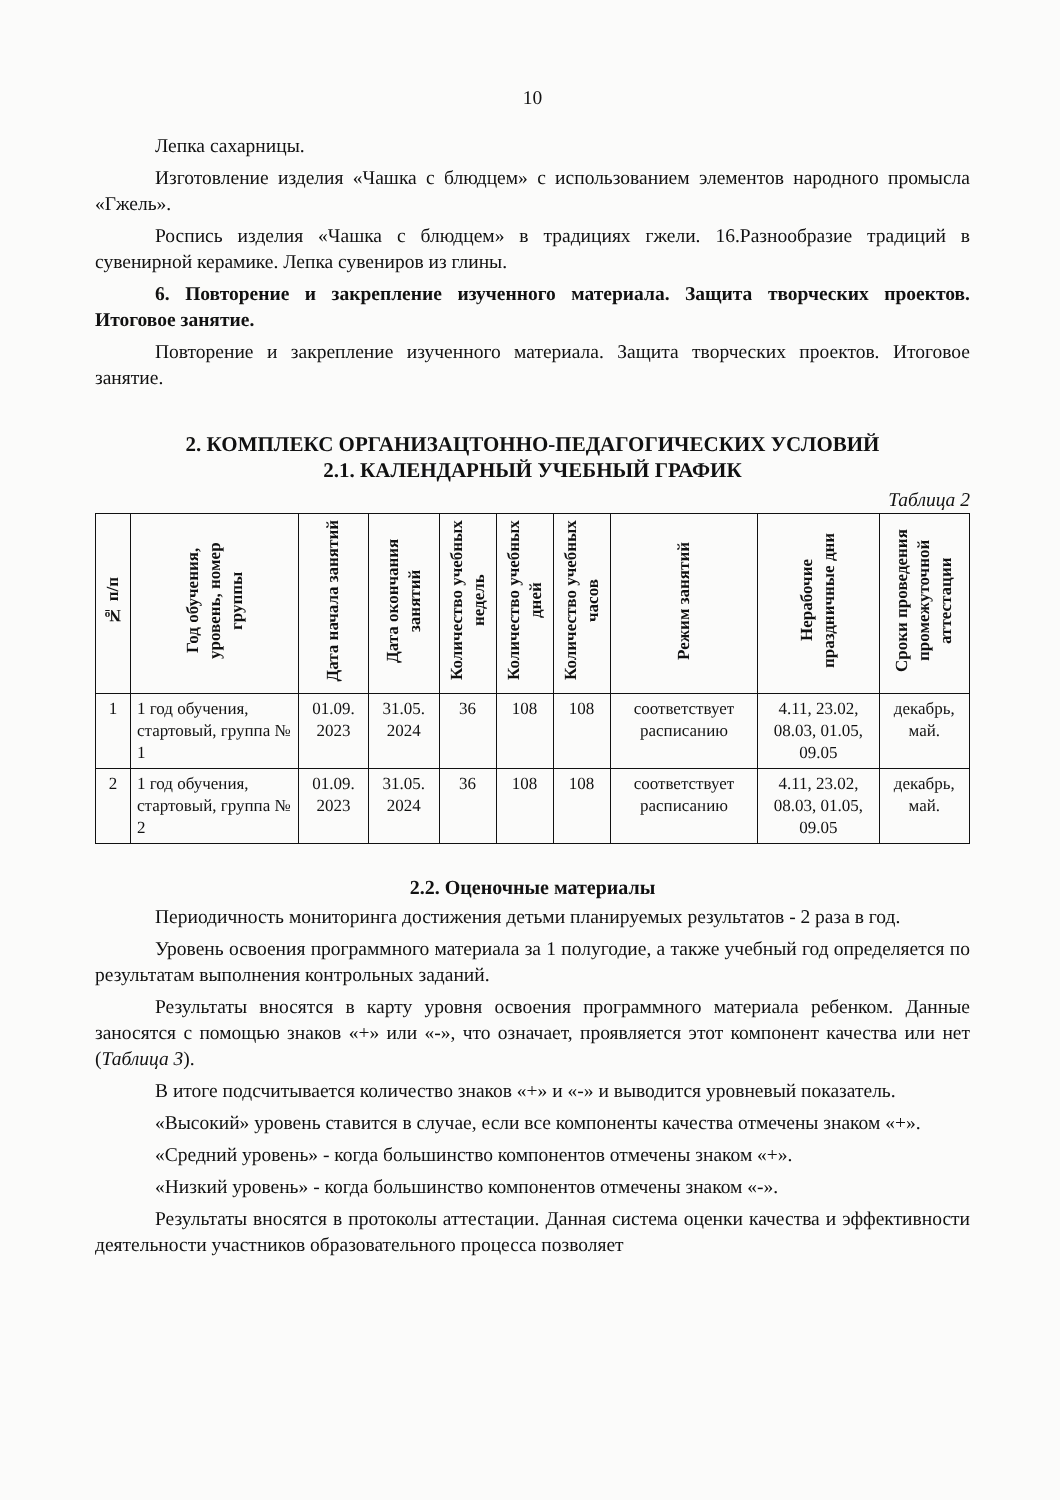10
Лепка сахарницы.
Изготовление изделия «Чашка с блюдцем» с использованием элементов народного промысла «Гжель».
Роспись изделия «Чашка с блюдцем» в традициях гжели. 16.Разнообразие традиций в сувенирной керамике. Лепка сувениров из глины.
6. Повторение и закрепление изученного материала. Защита творческих проектов. Итоговое занятие.
Повторение и закрепление изученного материала. Защита творческих проектов. Итоговое занятие.
2. КОМПЛЕКС ОРГАНИЗАЦТОННО-ПЕДАГОГИЧЕСКИХ УСЛОВИЙ
2.1. КАЛЕНДАРНЫЙ УЧЕБНЫЙ ГРАФИК
Таблица 2
| № п/п | Год обучения, уровень, номер группы | Дата начала занятий | Дата окончания занятий | Количество учебных недель | Количество учебных дней | Количество учебных часов | Режим занятий | Нерабочие праздничные дни | Сроки проведения промежуточной аттестации |
| --- | --- | --- | --- | --- | --- | --- | --- | --- | --- |
| 1 | 1 год обучения, стартовый, группа № 1 | 01.09. 2023 | 31.05. 2024 | 36 | 108 | 108 | соответствует расписанию | 4.11, 23.02, 08.03, 01.05, 09.05 | декабрь, май. |
| 2 | 1 год обучения, стартовый, группа № 2 | 01.09. 2023 | 31.05. 2024 | 36 | 108 | 108 | соответствует расписанию | 4.11, 23.02, 08.03, 01.05, 09.05 | декабрь, май. |
2.2. Оценочные материалы
Периодичность мониторинга достижения детьми планируемых результатов - 2 раза в год.
Уровень освоения программного материала за 1 полугодие, а также учебный год определяется по результатам выполнения контрольных заданий.
Результаты вносятся в карту уровня освоения программного материала ребенком. Данные заносятся с помощью знаков «+» или «-», что означает, проявляется этот компонент качества или нет (Таблица 3).
В итоге подсчитывается количество знаков «+» и «-» и выводится уровневый показатель.
«Высокий» уровень ставится в случае, если все компоненты качества отмечены знаком «+».
«Средний уровень» - когда большинство компонентов отмечены знаком «+».
«Низкий уровень» - когда большинство компонентов отмечены знаком «-».
Результаты вносятся в протоколы аттестации. Данная система оценки качества и эффективности деятельности участников образовательного процесса позволяет